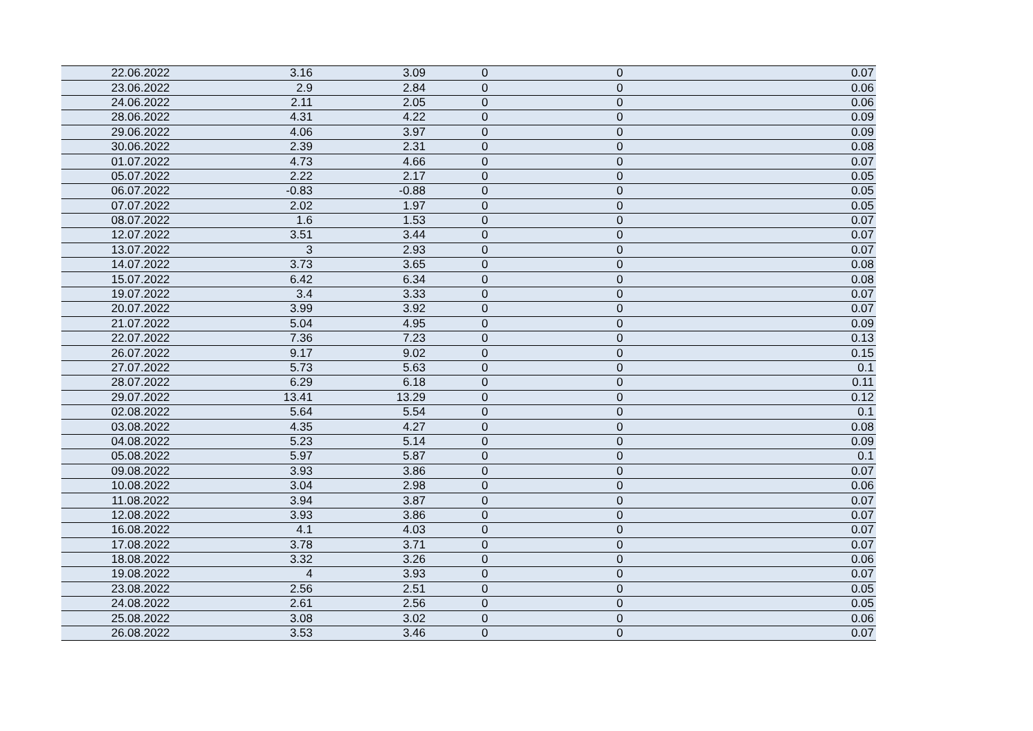| 22.06.2022 | 3.16 | 3.09 | 0 | 0 | 0.07 |
| 23.06.2022 | 2.9 | 2.84 | 0 | 0 | 0.06 |
| 24.06.2022 | 2.11 | 2.05 | 0 | 0 | 0.06 |
| 28.06.2022 | 4.31 | 4.22 | 0 | 0 | 0.09 |
| 29.06.2022 | 4.06 | 3.97 | 0 | 0 | 0.09 |
| 30.06.2022 | 2.39 | 2.31 | 0 | 0 | 0.08 |
| 01.07.2022 | 4.73 | 4.66 | 0 | 0 | 0.07 |
| 05.07.2022 | 2.22 | 2.17 | 0 | 0 | 0.05 |
| 06.07.2022 | -0.83 | -0.88 | 0 | 0 | 0.05 |
| 07.07.2022 | 2.02 | 1.97 | 0 | 0 | 0.05 |
| 08.07.2022 | 1.6 | 1.53 | 0 | 0 | 0.07 |
| 12.07.2022 | 3.51 | 3.44 | 0 | 0 | 0.07 |
| 13.07.2022 | 3 | 2.93 | 0 | 0 | 0.07 |
| 14.07.2022 | 3.73 | 3.65 | 0 | 0 | 0.08 |
| 15.07.2022 | 6.42 | 6.34 | 0 | 0 | 0.08 |
| 19.07.2022 | 3.4 | 3.33 | 0 | 0 | 0.07 |
| 20.07.2022 | 3.99 | 3.92 | 0 | 0 | 0.07 |
| 21.07.2022 | 5.04 | 4.95 | 0 | 0 | 0.09 |
| 22.07.2022 | 7.36 | 7.23 | 0 | 0 | 0.13 |
| 26.07.2022 | 9.17 | 9.02 | 0 | 0 | 0.15 |
| 27.07.2022 | 5.73 | 5.63 | 0 | 0 | 0.1 |
| 28.07.2022 | 6.29 | 6.18 | 0 | 0 | 0.11 |
| 29.07.2022 | 13.41 | 13.29 | 0 | 0 | 0.12 |
| 02.08.2022 | 5.64 | 5.54 | 0 | 0 | 0.1 |
| 03.08.2022 | 4.35 | 4.27 | 0 | 0 | 0.08 |
| 04.08.2022 | 5.23 | 5.14 | 0 | 0 | 0.09 |
| 05.08.2022 | 5.97 | 5.87 | 0 | 0 | 0.1 |
| 09.08.2022 | 3.93 | 3.86 | 0 | 0 | 0.07 |
| 10.08.2022 | 3.04 | 2.98 | 0 | 0 | 0.06 |
| 11.08.2022 | 3.94 | 3.87 | 0 | 0 | 0.07 |
| 12.08.2022 | 3.93 | 3.86 | 0 | 0 | 0.07 |
| 16.08.2022 | 4.1 | 4.03 | 0 | 0 | 0.07 |
| 17.08.2022 | 3.78 | 3.71 | 0 | 0 | 0.07 |
| 18.08.2022 | 3.32 | 3.26 | 0 | 0 | 0.06 |
| 19.08.2022 | 4 | 3.93 | 0 | 0 | 0.07 |
| 23.08.2022 | 2.56 | 2.51 | 0 | 0 | 0.05 |
| 24.08.2022 | 2.61 | 2.56 | 0 | 0 | 0.05 |
| 25.08.2022 | 3.08 | 3.02 | 0 | 0 | 0.06 |
| 26.08.2022 | 3.53 | 3.46 | 0 | 0 | 0.07 |